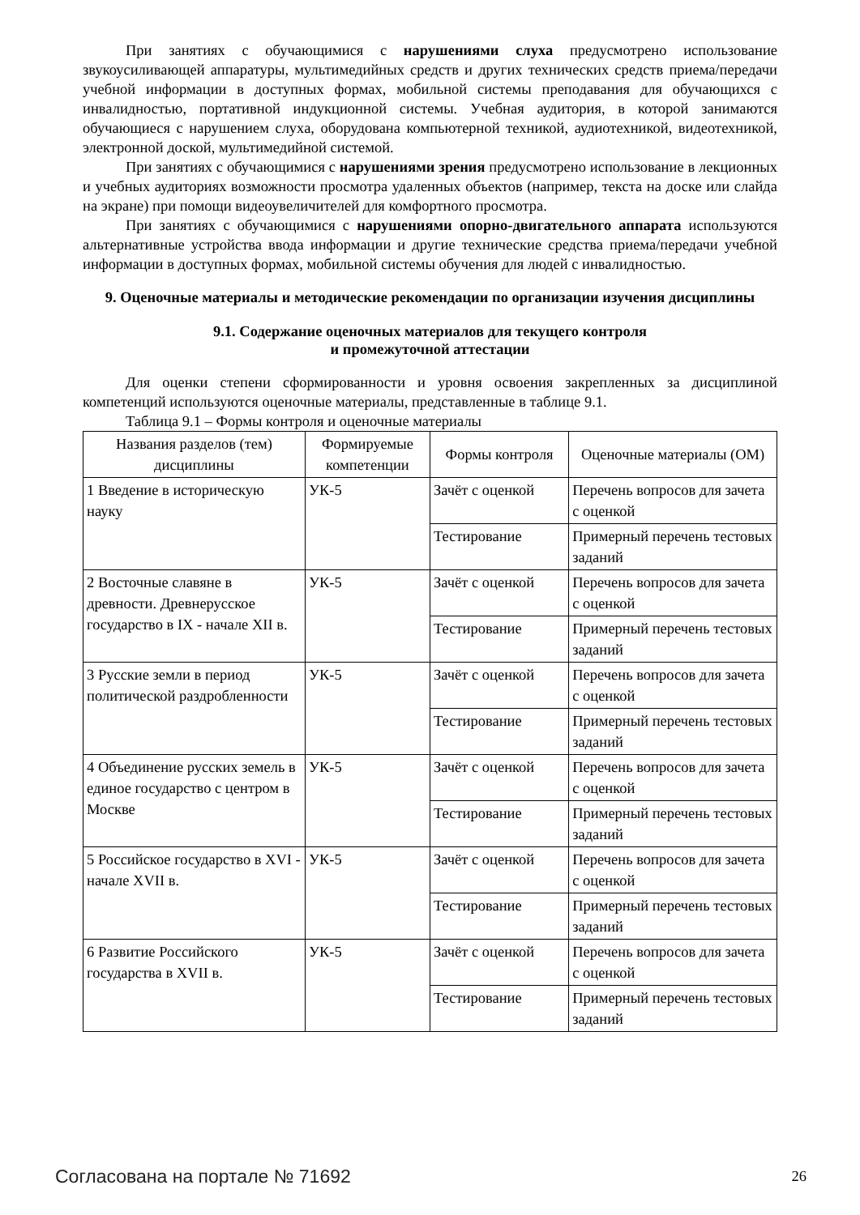При занятиях с обучающимися с нарушениями слуха предусмотрено использование звукоусиливающей аппаратуры, мультимедийных средств и других технических средств приема/передачи учебной информации в доступных формах, мобильной системы преподавания для обучающихся с инвалидностью, портативной индукционной системы. Учебная аудитория, в которой занимаются обучающиеся с нарушением слуха, оборудована компьютерной техникой, аудиотехникой, видеотехникой, электронной доской, мультимедийной системой.
При занятиях с обучающимися с нарушениями зрения предусмотрено использование в лекционных и учебных аудиториях возможности просмотра удаленных объектов (например, текста на доске или слайда на экране) при помощи видеоувеличителей для комфортного просмотра.
При занятиях с обучающимися с нарушениями опорно-двигательного аппарата используются альтернативные устройства ввода информации и другие технические средства приема/передачи учебной информации в доступных формах, мобильной системы обучения для людей с инвалидностью.
9. Оценочные материалы и методические рекомендации по организации изучения дисциплины
9.1. Содержание оценочных материалов для текущего контроля
и промежуточной аттестации
Для оценки степени сформированности и уровня освоения закрепленных за дисциплиной компетенций используются оценочные материалы, представленные в таблице 9.1.
Таблица 9.1 – Формы контроля и оценочные материалы
| Названия разделов (тем) дисциплины | Формируемые компетенции | Формы контроля | Оценочные материалы (ОМ) |
| --- | --- | --- | --- |
| 1 Введение в историческую науку | УК-5 | Зачёт с оценкой | Перечень вопросов для зачета с оценкой |
| | | Тестирование | Примерный перечень тестовых заданий |
| 2 Восточные славяне в древности. Древнерусское государство в IX - начале XII в. | УК-5 | Зачёт с оценкой | Перечень вопросов для зачета с оценкой |
| | | Тестирование | Примерный перечень тестовых заданий |
| 3 Русские земли в период политической раздробленности | УК-5 | Зачёт с оценкой | Перечень вопросов для зачета с оценкой |
| | | Тестирование | Примерный перечень тестовых заданий |
| 4 Объединение русских земель в единое государство с центром в Москве | УК-5 | Зачёт с оценкой | Перечень вопросов для зачета с оценкой |
| | | Тестирование | Примерный перечень тестовых заданий |
| 5 Российское государство в XVI - начале XVII в. | УК-5 | Зачёт с оценкой | Перечень вопросов для зачета с оценкой |
| | | Тестирование | Примерный перечень тестовых заданий |
| 6 Развитие Российского государства в XVII в. | УК-5 | Зачёт с оценкой | Перечень вопросов для зачета с оценкой |
| | | Тестирование | Примерный перечень тестовых заданий |
Согласована на портале № 71692 26